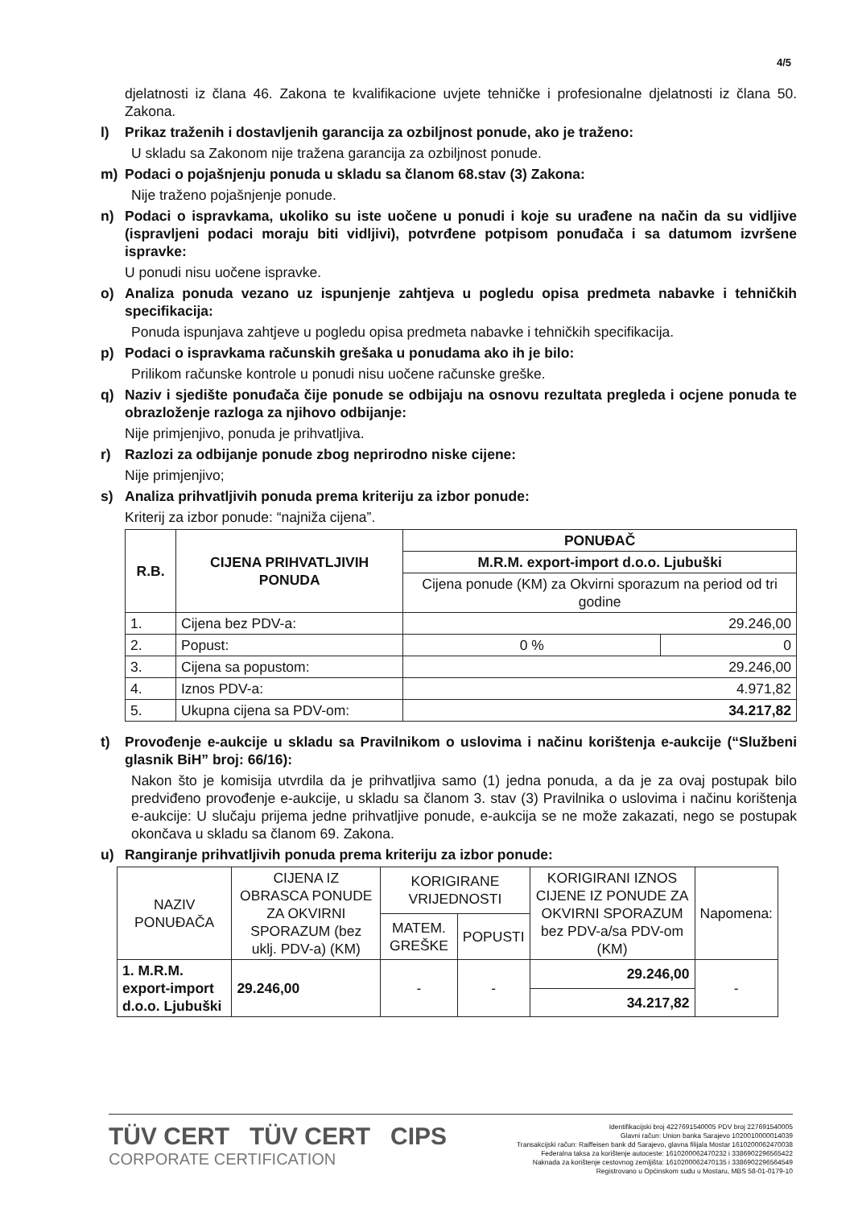4/5
djelatnosti iz člana 46. Zakona te kvalifikacione uvjete tehničke i profesionalne djelatnosti iz člana 50. Zakona.
l) Prikaz traženih i dostavljenih garancija za ozbiljnost ponude, ako je traženo:
U skladu sa Zakonom nije tražena garancija za ozbiljnost ponude.
m) Podaci o pojašnjenju ponuda u skladu sa članom 68.stav (3) Zakona:
Nije traženo pojašnjenje ponude.
n) Podaci o ispravkama, ukoliko su iste uočene u ponudi i koje su urađene na način da su vidljive (ispravljeni podaci moraju biti vidljivi), potvrđene potpisom ponuđača i sa datumom izvršene ispravke:
U ponudi nisu uočene ispravke.
o) Analiza ponuda vezano uz ispunjenje zahtjeva u pogledu opisa predmeta nabavke i tehničkih specifikacija:
Ponuda ispunjava zahtjeve u pogledu opisa predmeta nabavke i tehničkih specifikacija.
p) Podaci o ispravkama računskih grešaka u ponudama ako ih je bilo:
Prilikom računske kontrole u ponudi nisu uočene računske greške.
q) Naziv i sjedište ponuđača čije ponude se odbijaju na osnovu rezultata pregleda i ocjene ponuda te obrazloženje razloga za njihovo odbijanje:
Nije primjenjivo, ponuda je prihvatljiva.
r) Razlozi za odbijanje ponude zbog neprirodno niske cijene:
Nije primjenjivo;
s) Analiza prihvatljivih ponuda prema kriteriju za izbor ponude:
Kriterij za izbor ponude: “najniža cijena”.
| R.B. | CIJENA PRIHVATLJIVIH PONUDA | PONUĐAČ | |
| --- | --- | --- | --- |
| | | M.R.M. export-import d.o.o. Ljubuški | |
| | | Cijena ponude (KM) za Okvirni sporazum na period od tri godine | |
| 1. | Cijena bez PDV-a: | 29.246,00 | |
| 2. | Popust: | 0 % | 0 |
| 3. | Cijena sa popustom: | 29.246,00 | |
| 4. | Iznos PDV-a: | 4.971,82 | |
| 5. | Ukupna cijena sa PDV-om: | 34.217,82 | |
t) Provođenje e-aukcije u skladu sa Pravilnikom o uslovima i načinu korištenja e-aukcije (“Službeni glasnik BiH” broj: 66/16):
Nakon što je komisija utvrdila da je prihvatljiva samo (1) jedna ponuda, a da je za ovaj postupak bilo predviđeno provođenje e-aukcije, u skladu sa članom 3. stav (3) Pravilnika o uslovima i načinu korištenja e-aukcije: U slučaju prijema jedne prihvatljive ponude, e-aukcija se ne može zakazati, nego se postupak okončava u skladu sa članom 69. Zakona.
u) Rangiranje prihvatljivih ponuda prema kriteriju za izbor ponude:
| NAZIV PONUĐAČA | CIJENA IZ OBRASCA PONUDE ZA OKVIRNI SPORAZUM (bez uklj. PDV-a) (KM) | KORIGIRANE VRIJEDNOSTI | | KORIGIRANI IZNOS CIJENE IZ PONUDE ZA OKVIRNI SPORAZUM bez PDV-a/sa PDV-om (KM) | Napomena: |
| --- | --- | --- | --- | --- | --- |
| | | MATEM. GREŠKE | POPUSTI | | |
| 1. M.R.M. export-import d.o.o. Ljubuški | 29.246,00 | - | - | 29.246,00 | - |
| | | | | 34.217,82 | |
TÜV CERT TÜV CERT CIPS
CORPORATE CERTIFICATION
Identifikacijski broj 4227691540005 PDV broj 227691540005
Glavni račun: Union banka Sarajevo 1020010000014039
Transakcijski račun: Raiffeisen bank dd Sarajevo, glavna filijala Mostar 1610200062470038
Federalna taksa za korištenje autoceste: 1610200062470232 i 3386902296565422
Naknada za korištenje cestovnog zemljišta: 1610200062470135 i 3386902296564549
Registrovano u Općinskom sudu u Mostaru, MBS 58-01-0179-10